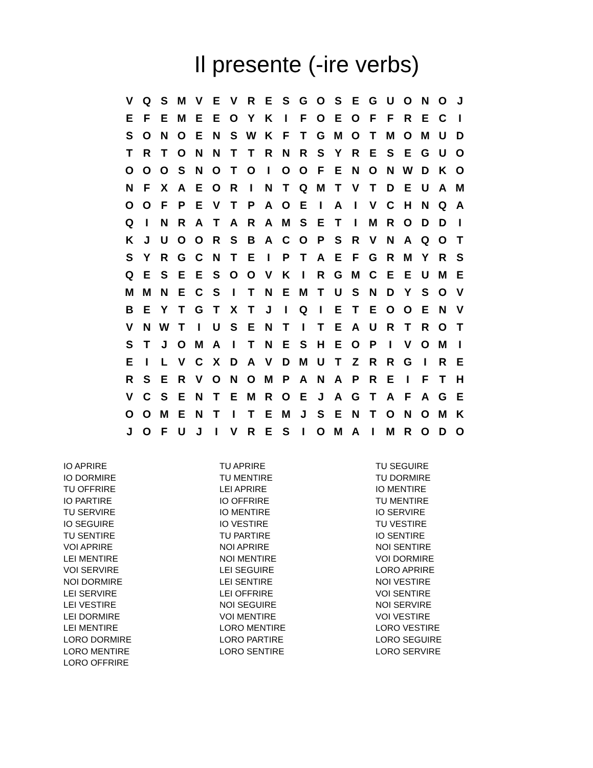Il presente (-ire verbs)
| V | Q | S | M | V | E | V | R | E | S | G | O | S | E | G | U | O | N | O | J |
| E | F | E | M | E | E | O | Y | K | I | F | O | E | O | F | F | R | E | C | I |
| S | O | N | O | E | N | S | W | K | F | T | G | M | O | T | M | O | M | U | D |
| T | R | T | O | N | N | T | T | R | N | R | S | Y | R | E | S | E | G | U | O |
| O | O | O | S | N | O | T | O | I | O | O | F | E | N | O | N | W | D | K | O |
| N | F | X | A | E | O | R | I | N | T | Q | M | T | V | T | D | E | U | A | M |
| O | O | F | P | E | V | T | P | A | O | E | I | A | I | V | C | H | N | Q | A |
| Q | I | N | R | A | T | A | R | A | M | S | E | T | I | M | R | O | D | D | I |
| K | J | U | O | O | R | S | B | A | C | O | P | S | R | V | N | A | Q | O | T |
| S | Y | R | G | C | N | T | E | I | P | T | A | E | F | G | R | M | Y | R | S |
| Q | E | S | E | E | S | O | O | V | K | I | R | G | M | C | E | E | U | M | E |
| M | M | N | E | C | S | I | T | N | E | M | T | U | S | N | D | Y | S | O | V |
| B | E | Y | T | G | T | X | T | J | I | Q | I | E | T | E | O | O | E | N | V |
| V | N | W | T | I | U | S | E | N | T | I | T | E | A | U | R | T | R | O | T |
| S | T | J | O | M | A | I | T | N | E | S | H | E | O | P | I | V | O | M | I |
| E | I | L | V | C | X | D | A | V | D | M | U | T | Z | R | R | G | I | R | E |
| R | S | E | R | V | O | N | O | M | P | A | N | A | P | R | E | I | F | T | H |
| V | C | S | E | N | T | E | M | R | O | E | J | A | G | T | A | F | A | G | E |
| O | O | M | E | N | T | I | T | E | M | J | S | E | N | T | O | N | O | M | K |
| J | O | F | U | J | I | V | R | E | S | I | O | M | A | I | M | R | O | D | O |
IO APRIRE
IO DORMIRE
TU OFFRIRE
IO PARTIRE
TU SERVIRE
IO SEGUIRE
TU SENTIRE
VOI APRIRE
LEI MENTIRE
VOI SERVIRE
NOI DORMIRE
LEI SERVIRE
LEI VESTIRE
LEI DORMIRE
LEI MENTIRE
LORO DORMIRE
LORO MENTIRE
LORO OFFRIRE
TU APRIRE
TU MENTIRE
LEI APRIRE
IO OFFRIRE
IO MENTIRE
IO VESTIRE
TU PARTIRE
NOI APRIRE
NOI MENTIRE
LEI SEGUIRE
LEI SENTIRE
LEI OFFRIRE
NOI SEGUIRE
VOI MENTIRE
LORO MENTIRE
LORO PARTIRE
LORO SENTIRE
TU SEGUIRE
TU DORMIRE
IO MENTIRE
TU MENTIRE
IO SERVIRE
TU VESTIRE
IO SENTIRE
NOI SENTIRE
VOI DORMIRE
LORO APRIRE
NOI VESTIRE
VOI SENTIRE
NOI SERVIRE
VOI VESTIRE
LORO VESTIRE
LORO SEGUIRE
LORO SERVIRE